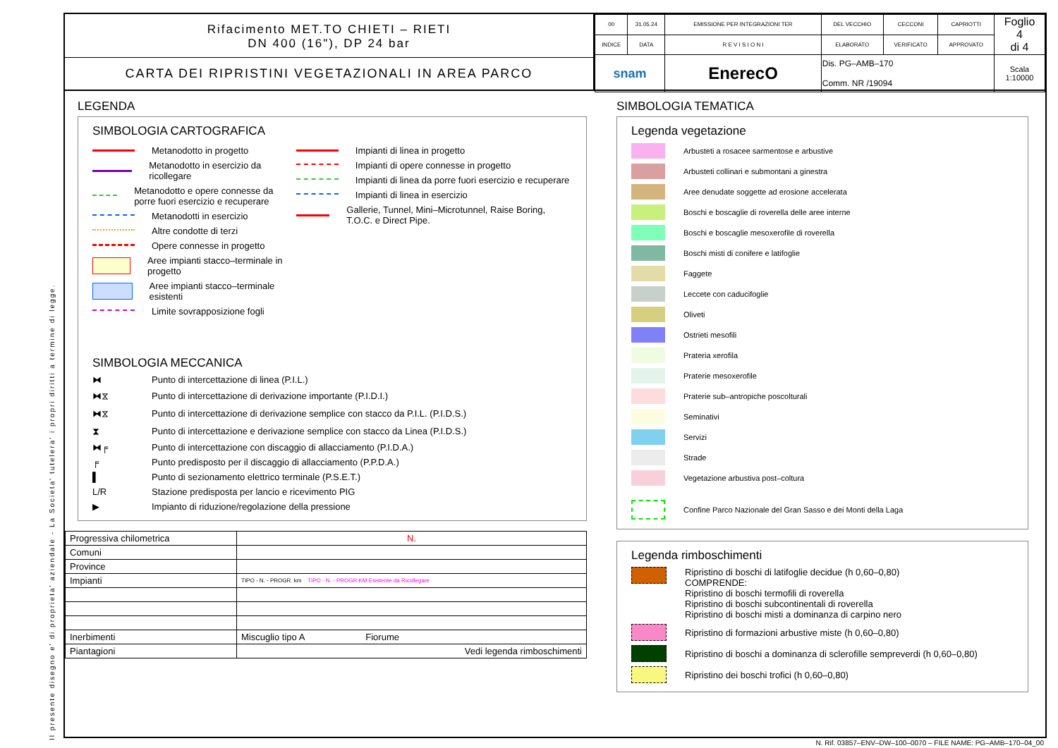Il presente disegno e' di proprieta' aziendale - La Societa' tutelera' i propri diritti a termine di legge.
Rifacimento MET.TO CHIETI – RIETI
DN 400 (16"), DP 24 bar
CARTA DEI RIPRISTINI VEGETAZIONALI IN AREA PARCO
| 00 | 31.05.24 | EMISSIONE PER INTEGRAZIONI TER | DEL VECCHIO | CECCONI | CAPRIOTTI | Foglio 4 di 4 |
| INDICE | DATA | R E V I S I O N I | ELABORATO | VERIFICATO | APPROVATO | |
| snam | | EnerecO | Dis. PG–AMB–170 Comm. NR /19094 | | | Scala 1:10000 |
LEGENDA
SIMBOLOGIA CARTOGRAFICA
Metanodotto in progetto
Metanodotto in esercizio da ricollegare
Metanodotto e opere connesse da porre fuori esercizio e recuperare
Metanodotti in esercizio
Altre condotte di terzi
Opere connesse in progetto
Aree impianti stacco–terminale in progetto
Aree impianti stacco–terminale esistenti
Limite sovrapposizione fogli
Impianti di linea in progetto
Impianti di opere connesse in progetto
Impianti di linea da porre fuori esercizio e recuperare
Impianti di linea in esercizio
Gallerie, Tunnel, Mini–Microtunnel, Raise Boring, T.O.C. e Direct Pipe.
SIMBOLOGIA MECCANICA
⧓ Punto di intercettazione di linea (P.I.L.)
⧓⧖ Punto di intercettazione di derivazione importante (P.I.D.I.)
⧓⧖ Punto di intercettazione di derivazione semplice con stacco da P.I.L. (P.I.D.S.)
⧗ Punto di intercettazione e derivazione semplice con stacco da Linea (P.I.D.S.)
⧓╒ Punto di intercettazione con discaggio di allacciamento (P.I.D.A.)
╒ Punto predisposto per il discaggio di allacciamento (P.P.D.A.)
▌ Punto di sezionamento elettrico terminale (P.S.E.T.)
L/R Stazione predisposta per lancio e ricevimento PIG
▶ Impianto di riduzione/regolazione della pressione
| Progressiva chilometrica | N. |
| Comuni | |
| Province | |
| Impianti | TIPO - N. - PROGR. km TIPO - N. - PROGR.KM Esistente da Ricollegare |
| Inerbimenti | Miscuglio tipo A Fiorume |
| Piantagioni | Vedi legenda rimboschimenti |
SIMBOLOGIA TEMATICA
Legenda vegetazione
Arbusteti a rosacee sarmentose e arbustive
Arbusteti collinari e submontani a ginestra
Aree denudate soggette ad erosione accelerata
Boschi e boscaglie di roverella delle aree interne
Boschi e boscaglie mesoxerofile di roverella
Boschi misti di conifere e latifoglie
Faggete
Leccete con caducifoglie
Oliveti
Ostrieti mesofili
Prateria xerofila
Praterie mesoxerofile
Praterie sub–antropiche poscolturali
Seminativi
Servizi
Strade
Vegetazione arbustiva post–coltura
Confine Parco Nazionale del Gran Sasso e dei Monti della Laga
Legenda rimboschimenti
Ripristino di boschi di latifoglie decidue (h 0,60–0,80)
COMPRENDE:
Ripristino di boschi termofili di roverella
Ripristino di boschi subcontinentali di roverella
Ripristino di boschi misti a dominanza di carpino nero
Ripristino di formazioni arbustive miste (h 0,60–0,80)
Ripristino di boschi a dominanza di sclerofille sempreverdi (h 0,60–0,80)
Ripristino dei boschi trofici (h 0,60–0,80)
N. Rif. 03857–ENV–DW–100–0070 – FILE NAME: PG–AMB–170–04_00